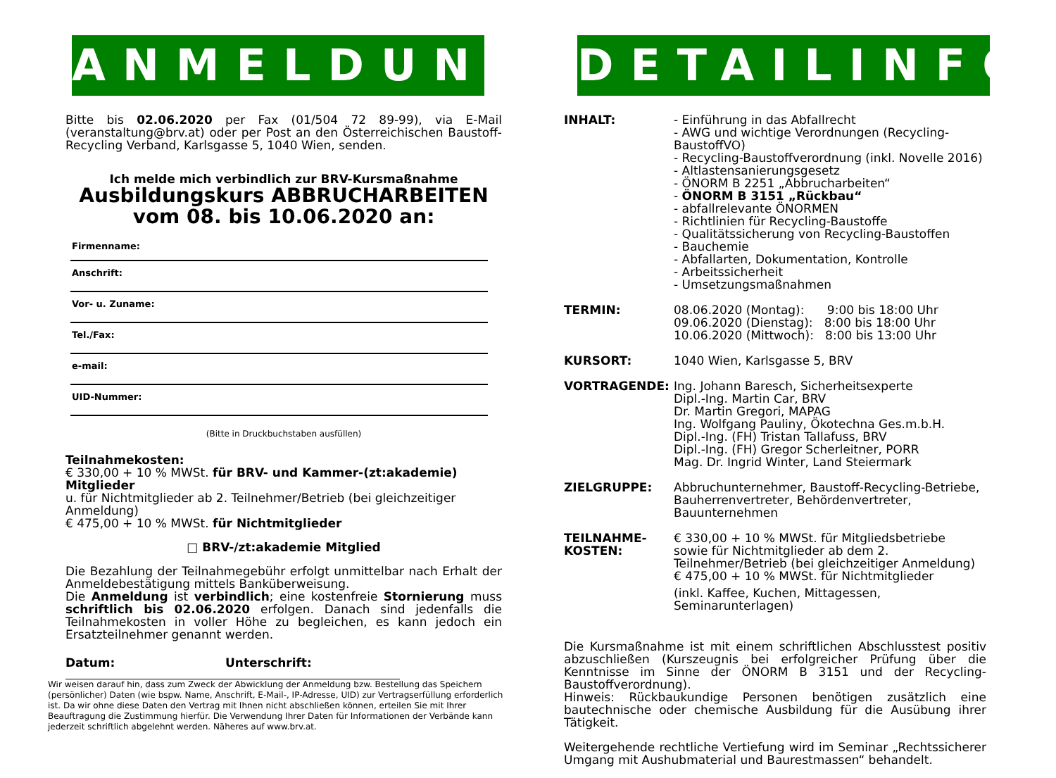ANMELDUNG
Bitte bis 02.06.2020 per Fax (01/504 72 89-99), via E-Mail (veranstaltung@brv.at) oder per Post an den Österreichischen Baustoff-Recycling Verband, Karlsgasse 5, 1040 Wien, senden.
Ich melde mich verbindlich zur BRV-Kursmaßnahme
Ausbildungskurs ABBRUCHARBEITEN
vom 08. bis 10.06.2020 an:
Firmenname:
Anschrift:
Vor- u. Zuname:
Tel./Fax:
e-mail:
UID-Nummer:
(Bitte in Druckbuchstaben ausfüllen)
Teilnahmekosten:
€ 330,00 + 10 % MWSt. für BRV- und Kammer-(zt:akademie) Mitglieder
u. für Nichtmitglieder ab 2. Teilnehmer/Betrieb (bei gleichzeitiger Anmeldung)
€ 475,00 + 10 % MWSt. für Nichtmitglieder
□ BRV-/zt:akademie Mitglied
Die Bezahlung der Teilnahmegebühr erfolgt unmittelbar nach Erhalt der Anmeldebestätigung mittels Banküberweisung.
Die Anmeldung ist verbindlich; eine kostenfreie Stornierung muss schriftlich bis 02.06.2020 erfolgen. Danach sind jedenfalls die Teilnahmekosten in voller Höhe zu begleichen, es kann jedoch ein Ersatzteilnehmer genannt werden.
Datum: Unterschrift:
Wir weisen darauf hin, dass zum Zweck der Abwicklung der Anmeldung bzw. Bestellung das Speichern (persönlicher) Daten (wie bspw. Name, Anschrift, E-Mail-, IP-Adresse, UID) zur Vertragserfüllung erforderlich ist. Da wir ohne diese Daten den Vertrag mit Ihnen nicht abschließen können, erteilen Sie mit Ihrer Beauftragung die Zustimmung hierfür. Die Verwendung Ihrer Daten für Informationen der Verbände kann jederzeit schriftlich abgelehnt werden. Näheres auf www.brv.at.
DETAILINFO
INHALT: - Einführung in das Abfallrecht
- AWG und wichtige Verordnungen (Recycling-BaustoffVO)
- Recycling-Baustoffverordnung (inkl. Novelle 2016)
- Altlastensanierungsgesetz
- ÖNORM B 2251 „Abbrucharbeiten“
- ÖNORM B 3151 „Rückbau“
- abfallrelevante ÖNORMEN
- Richtlinien für Recycling-Baustoffe
- Qualitätssicherung von Recycling-Baustoffen
- Bauchemie
- Abfallarten, Dokumentation, Kontrolle
- Arbeitssicherheit
- Umsetzungsmaßnahmen
TERMIN: 08.06.2020 (Montag): 9:00 bis 18:00 Uhr
09.06.2020 (Dienstag): 8:00 bis 18:00 Uhr
10.06.2020 (Mittwoch): 8:00 bis 13:00 Uhr
KURSORT: 1040 Wien, Karlsgasse 5, BRV
VORTRAGENDE: Ing. Johann Baresch, Sicherheitsexperte
Dipl.-Ing. Martin Car, BRV
Dr. Martin Gregori, MAPAG
Ing. Wolfgang Pauliny, Ökotechna Ges.m.b.H.
Dipl.-Ing. (FH) Tristan Tallafuss, BRV
Dipl.-Ing. (FH) Gregor Scherleitner, PORR
Mag. Dr. Ingrid Winter, Land Steiermark
ZIELGRUPPE: Abbruchunternehmer, Baustoff-Recycling-Betriebe, Bauherrenvertreter, Behördenvertreter, Bauunternehmen
TEILNAHME-
KOSTEN:
€ 330,00 + 10 % MWSt. für Mitgliedsbetriebe
sowie für Nichtmitglieder ab dem 2. Teilnehmer/Betrieb (bei gleichzeitiger Anmeldung)
€ 475,00 + 10 % MWSt. für Nichtmitglieder
(inkl. Kaffee, Kuchen, Mittagessen, Seminarunterlagen)
Die Kursmaßnahme ist mit einem schriftlichen Abschlusstest positiv abzuschließen (Kurszeugnis bei erfolgreicher Prüfung über die Kenntnisse im Sinne der ÖNORM B 3151 und der Recycling-Baustoffverordnung).
Hinweis: Rückbaukundige Personen benötigen zusätzlich eine bautechnische oder chemische Ausbildung für die Ausübung ihrer Tätigkeit.
Weitergehende rechtliche Vertiefung wird im Seminar „Rechtssicherer Umgang mit Aushubmaterial und Baurestmassen“ behandelt.